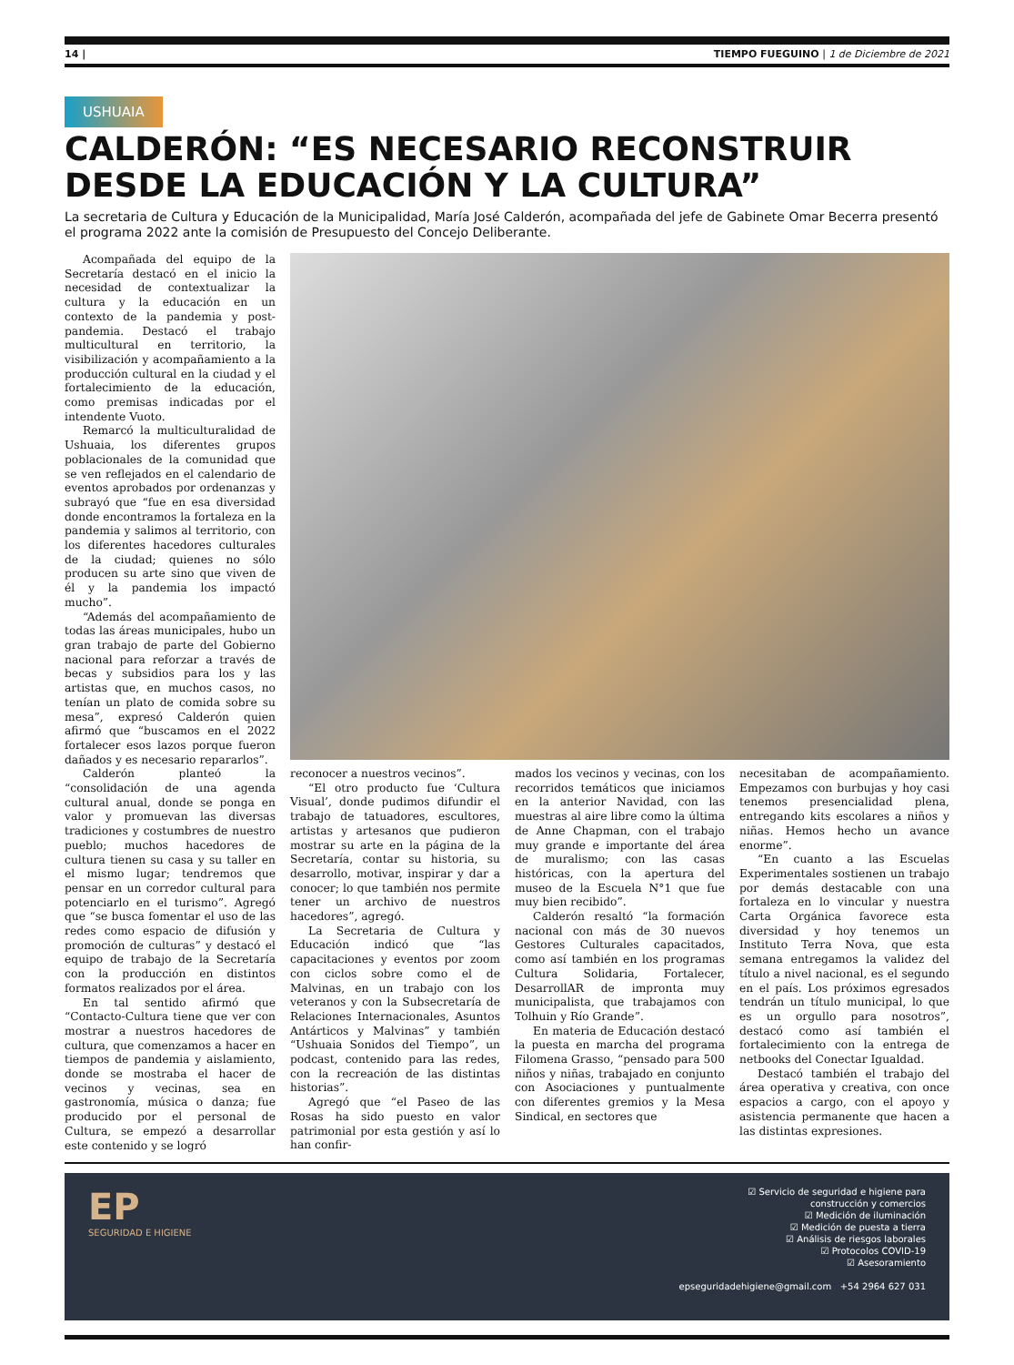14 | TIEMPO FUEGUINO | 1 de Diciembre de 2021
USHUAIA
CALDERÓN: “ES NECESARIO RECONSTRUIR DESDE LA EDUCACIÓN Y LA CULTURA”
La secretaria de Cultura y Educación de la Municipalidad, María José Calderón, acompañada del jefe de Gabinete Omar Becerra presentó el programa 2022 ante la comisión de Presupuesto del Concejo Deliberante.
Acompañada del equipo de la Secretaría destacó en el inicio la necesidad de contextualizar la cultura y la educación en un contexto de la pandemia y post-pandemia. Destacó el trabajo multicultural en territorio, la visibilización y acompañamiento a la producción cultural en la ciudad y el fortalecimiento de la educación, como premisas indicadas por el intendente Vuoto.
Remarcó la multiculturalidad de Ushuaia, los diferentes grupos poblacionales de la comunidad que se ven reflejados en el calendario de eventos aprobados por ordenanzas y subrayó que “fue en esa diversidad donde encontramos la fortaleza en la pandemia y salimos al territorio, con los diferentes hacedores culturales de la ciudad; quienes no sólo producen su arte sino que viven de él y la pandemia los impactó mucho”.
“Además del acompañamiento de todas las áreas municipales, hubo un gran trabajo de parte del Gobierno nacional para reforzar a través de becas y subsidios para los y las artistas que, en muchos casos, no tenían un plato de comida sobre su mesa”, expresó Calderón quien afirmó que “buscamos en el 2022 fortalecer esos lazos porque fueron dañados y es necesario repararlos”.
Calderón planteó la “consolidación de una agenda cultural anual, donde se ponga en valor y promuevan las diversas tradiciones y costumbres de nuestro pueblo; muchos hacedores de cultura tienen su casa y su taller en el mismo lugar; tendremos que pensar en un corredor cultural para potenciarlo en el turismo”. Agregó que “se busca fomentar el uso de las redes como espacio de difusión y promoción de culturas” y destacó el equipo de trabajo de la Secretaría con la producción en distintos formatos realizados por el área.
En tal sentido afirmó que “Contacto-Cultura tiene que ver con mostrar a nuestros hacedores de cultura, que comenzamos a hacer en tiempos de pandemia y aislamiento, donde se mostraba el hacer de vecinos y vecinas, sea en gastronomía, música o danza; fue producido por el personal de Cultura, se empezó a desarrollar este contenido y se logró
reconocer a nuestros vecinos”.
“El otro producto fue ‘Cultura Visual’, donde pudimos difundir el trabajo de tatuadores, escultores, artistas y artesanos que pudieron mostrar su arte en la página de la Secretaría, contar su historia, su desarrollo, motivar, inspirar y dar a conocer; lo que también nos permite tener un archivo de nuestros hacedores”, agregó.
La Secretaria de Cultura y Educación indicó que “las capacitaciones y eventos por zoom con ciclos sobre como el de Malvinas, en un trabajo con los veteranos y con la Subsecretaría de Relaciones Internacionales, Asuntos Antárticos y Malvinas” y también “Ushuaia Sonidos del Tiempo”, un podcast, contenido para las redes, con la recreación de las distintas historias”.
Agregó que “el Paseo de las Rosas ha sido puesto en valor patrimonial por esta gestión y así lo han confir-
mados los vecinos y vecinas, con los recorridos temáticos que iniciamos en la anterior Navidad, con las muestras al aire libre como la última de Anne Chapman, con el trabajo muy grande e importante del área de muralismo; con las casas históricas, con la apertura del museo de la Escuela N°1 que fue muy bien recibido”.
Calderón resaltó “la formación nacional con más de 30 nuevos Gestores Culturales capacitados, como así también en los programas Cultura Solidaria, Fortalecer, DesarrollAR de impronta muy municipalista, que trabajamos con Tolhuin y Río Grande”.
En materia de Educación destacó la puesta en marcha del programa Filomena Grasso, “pensado para 500 niños y niñas, trabajado en conjunto con Asociaciones y puntualmente con diferentes gremios y la Mesa Sindical, en sectores que
necesitaban de acompañamiento. Empezamos con burbujas y hoy casi tenemos presencialidad plena, entregando kits escolares a niños y niñas. Hemos hecho un avance enorme”.
“En cuanto a las Escuelas Experimentales sostienen un trabajo por demás destacable con una fortaleza en lo vincular y nuestra Carta Orgánica favorece esta diversidad y hoy tenemos un Instituto Terra Nova, que esta semana entregamos la validez del título a nivel nacional, es el segundo en el país. Los próximos egresados tendrán un título municipal, lo que es un orgullo para nosotros”, destacó como así también el fortalecimiento con la entrega de netbooks del Conectar Igualdad.
Destacó también el trabajo del área operativa y creativa, con once espacios a cargo, con el apoyo y asistencia permanente que hacen a las distintas expresiones.
EP
SEGURIDAD E HIGIENE
☑ Servicio de seguridad e higiene para
construcción y comercios
☑ Medición de iluminación
☑ Medición de puesta a tierra
☑ Análisis de riesgos laborales
☑ Protocolos COVID-19
☑ Asesoramiento
epseguridadehigiene@gmail.com +54 2964 627 031